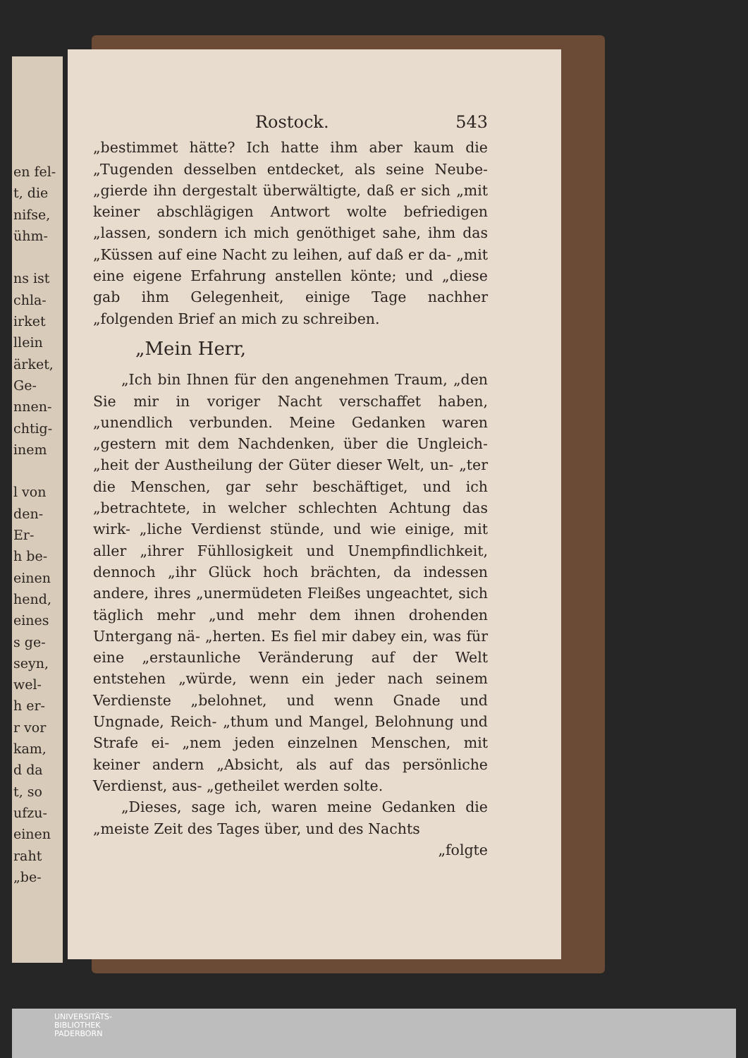en fel-
t, die
nifse,
ühm-
ns ist
chla-
irket
llein
ärket,
Ge-
nnen-
chtig-
inem
l von
den-
Er-
h be-
einen
hend,
eines
s ge-
seyn,
wel-
h er-
r vor
kam,
d da
t, so
ufzu-
einen
raht
„be-
Rostock. 543
„bestimmet hätte? Ich hatte ihm aber kaum die „Tugenden desselben entdecket, als seine Neube- „gierde ihn dergestalt überwältigte, daß er sich „mit keiner abschlägigen Antwort wolte befriedigen „lassen, sondern ich mich genöthiget sahe, ihm das „Küssen auf eine Nacht zu leihen, auf daß er da- „mit eine eigene Erfahrung anstellen könte; und „diese gab ihm Gelegenheit, einige Tage nachher „folgenden Brief an mich zu schreiben.
„Mein Herr,
„Ich bin Ihnen für den angenehmen Traum, „den Sie mir in voriger Nacht verschaffet haben, „unendlich verbunden. Meine Gedanken waren „gestern mit dem Nachdenken, über die Ungleich- „heit der Austheilung der Güter dieser Welt, un- „ter die Menschen, gar sehr beschäftiget, und ich „betrachtete, in welcher schlechten Achtung das wirk- „liche Verdienst stünde, und wie einige, mit aller „ihrer Fühllosigkeit und Unempfindlichkeit, dennoch „ihr Glück hoch brächten, da indessen andere, ihres „unermüdeten Fleißes ungeachtet, sich täglich mehr „und mehr dem ihnen drohenden Untergang nä- „herten. Es fiel mir dabey ein, was für eine „erstaunliche Veränderung auf der Welt entstehen „würde, wenn ein jeder nach seinem Verdienste „belohnet, und wenn Gnade und Ungnade, Reich- „thum und Mangel, Belohnung und Strafe ei- „nem jeden einzelnen Menschen, mit keiner andern „Absicht, als auf das persönliche Verdienst, aus- „getheilet werden solte.
„Dieses, sage ich, waren meine Gedanken die „meiste Zeit des Tages über, und des Nachts
„folgte
UNIVERSITÄTS-
BIBLIOTHEK
PADERBORN